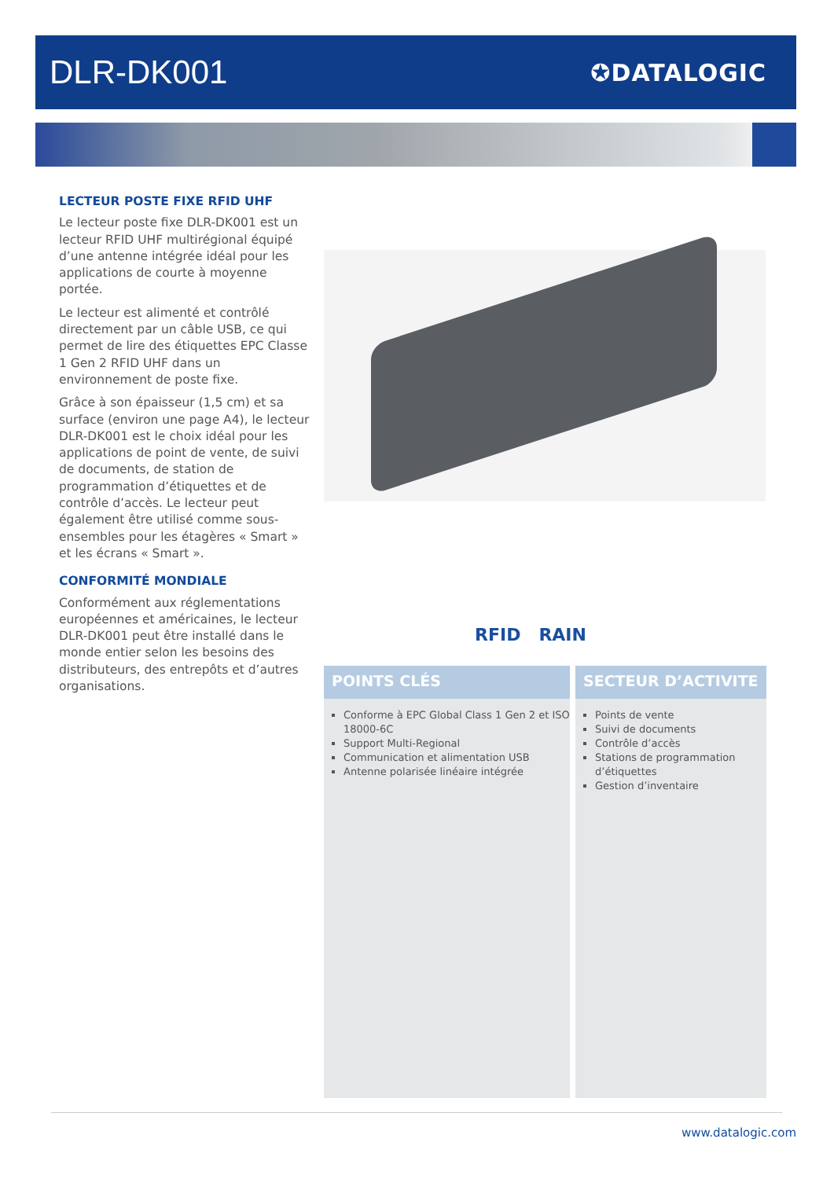DLR-DK001
✪DATALOGIC
LECTEUR POSTE FIXE RFID UHF
Le lecteur poste fixe DLR-DK001 est un lecteur RFID UHF multirégional équipé d’une antenne intégrée idéal pour les applications de courte à moyenne portée.
Le lecteur est alimenté et contrôlé directement par un câble USB, ce qui permet de lire des étiquettes EPC Classe 1 Gen 2 RFID UHF dans un environnement de poste fixe.
Grâce à son épaisseur (1,5 cm) et sa surface (environ une page A4), le lecteur DLR-DK001 est le choix idéal pour les applications de point de vente, de suivi de documents, de station de programmation d’étiquettes et de contrôle d’accès. Le lecteur peut également être utilisé comme sous-ensembles pour les étagères « Smart » et les écrans « Smart ».
CONFORMITÉ MONDIALE
Conformément aux réglementations européennes et américaines, le lecteur DLR-DK001 peut être installé dans le monde entier selon les besoins des distributeurs, des entrepôts et d’autres organisations.
RFID RAIN
POINTS CLÉS
Conforme à EPC Global Class 1 Gen 2 et ISO 18000-6C
Support Multi-Regional
Communication et alimentation USB
Antenne polarisée linéaire intégrée
SECTEUR D’ACTIVITE
Points de vente
Suivi de documents
Contrôle d’accès
Stations de programmation d’étiquettes
Gestion d’inventaire
www.datalogic.com